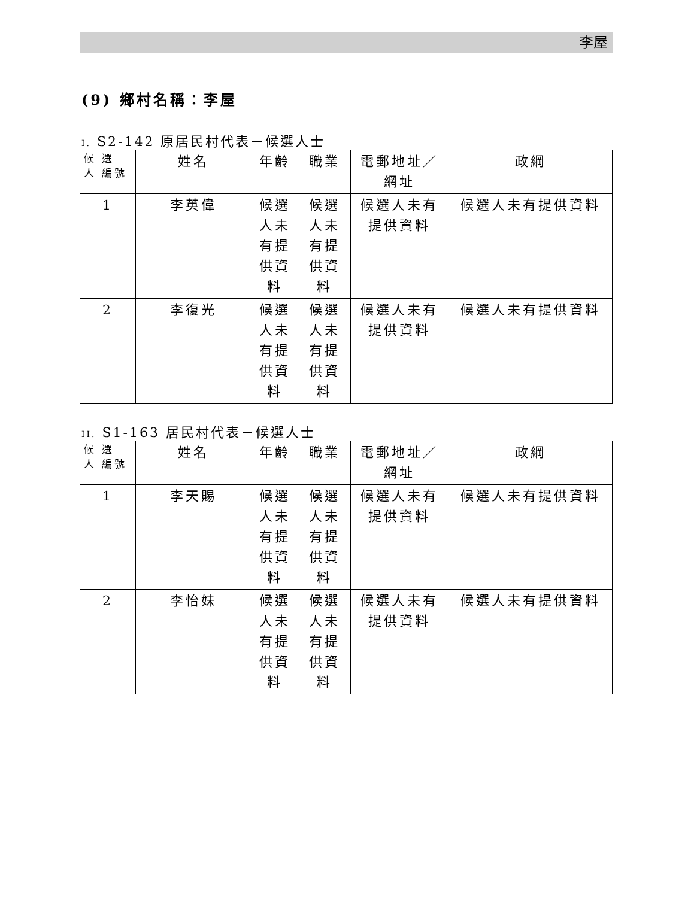李屋
(9) 鄉村名稱：李屋
I. S2-142 原居民村代表－候選人士
| 候 選 人 編號 | 姓名 | 年齡 | 職業 | 電郵地址／網址 | 政綱 |
| --- | --- | --- | --- | --- | --- |
| 1 | 李英偉 | 候選人未有提供資料 | 候選人未有提供資料 | 候選人未有提供資料 | 候選人未有提供資料 |
| 2 | 李復光 | 候選人未有提供資料 | 候選人未有提供資料 | 候選人未有提供資料 | 候選人未有提供資料 |
II. S1-163 居民村代表－候選人士
| 候 選 人 編號 | 姓名 | 年齡 | 職業 | 電郵地址／網址 | 政綱 |
| --- | --- | --- | --- | --- | --- |
| 1 | 李天賜 | 候選人未有提供資料 | 候選人未有提供資料 | 候選人未有提供資料 | 候選人未有提供資料 |
| 2 | 李怡妹 | 候選人未有提供資料 | 候選人未有提供資料 | 候選人未有提供資料 | 候選人未有提供資料 |